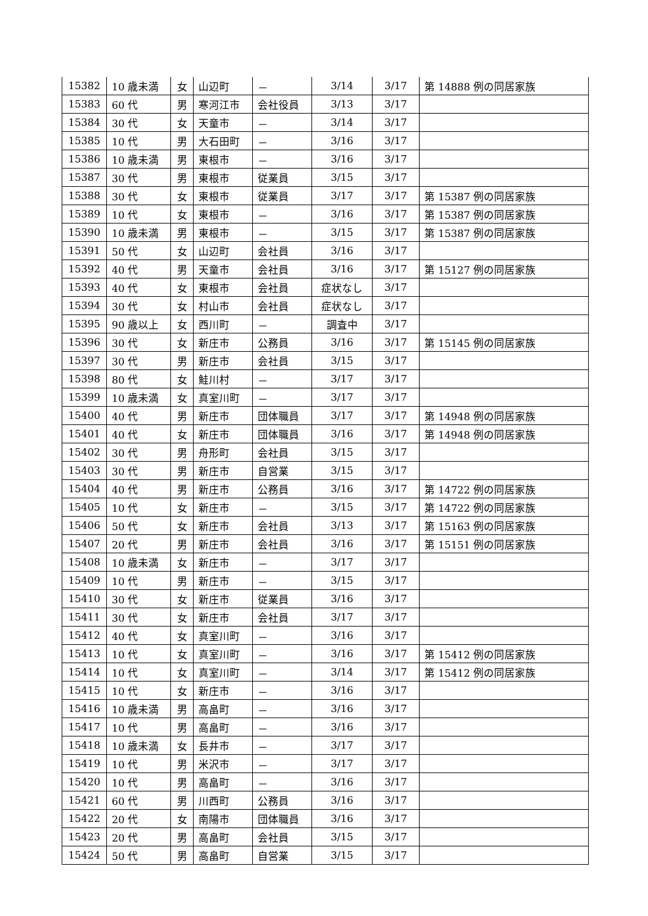| 15382 | 10 歳未満 | 女 | 山辺町 | － | 3/14 | 3/17 | 第 14888 例の同居家族 |
| 15383 | 60 代 | 男 | 寒河江市 | 会社役員 | 3/13 | 3/17 | |
| 15384 | 30 代 | 女 | 天童市 | － | 3/14 | 3/17 | |
| 15385 | 10 代 | 男 | 大石田町 | － | 3/16 | 3/17 | |
| 15386 | 10 歳未満 | 男 | 東根市 | － | 3/16 | 3/17 | |
| 15387 | 30 代 | 男 | 東根市 | 従業員 | 3/15 | 3/17 | |
| 15388 | 30 代 | 女 | 東根市 | 従業員 | 3/17 | 3/17 | 第 15387 例の同居家族 |
| 15389 | 10 代 | 女 | 東根市 | － | 3/16 | 3/17 | 第 15387 例の同居家族 |
| 15390 | 10 歳未満 | 男 | 東根市 | － | 3/15 | 3/17 | 第 15387 例の同居家族 |
| 15391 | 50 代 | 女 | 山辺町 | 会社員 | 3/16 | 3/17 | |
| 15392 | 40 代 | 男 | 天童市 | 会社員 | 3/16 | 3/17 | 第 15127 例の同居家族 |
| 15393 | 40 代 | 女 | 東根市 | 会社員 | 症状なし | 3/17 | |
| 15394 | 30 代 | 女 | 村山市 | 会社員 | 症状なし | 3/17 | |
| 15395 | 90 歳以上 | 女 | 西川町 | － | 調査中 | 3/17 | |
| 15396 | 30 代 | 女 | 新庄市 | 公務員 | 3/16 | 3/17 | 第 15145 例の同居家族 |
| 15397 | 30 代 | 男 | 新庄市 | 会社員 | 3/15 | 3/17 | |
| 15398 | 80 代 | 女 | 鮭川村 | － | 3/17 | 3/17 | |
| 15399 | 10 歳未満 | 女 | 真室川町 | － | 3/17 | 3/17 | |
| 15400 | 40 代 | 男 | 新庄市 | 団体職員 | 3/17 | 3/17 | 第 14948 例の同居家族 |
| 15401 | 40 代 | 女 | 新庄市 | 団体職員 | 3/16 | 3/17 | 第 14948 例の同居家族 |
| 15402 | 30 代 | 男 | 舟形町 | 会社員 | 3/15 | 3/17 | |
| 15403 | 30 代 | 男 | 新庄市 | 自営業 | 3/15 | 3/17 | |
| 15404 | 40 代 | 男 | 新庄市 | 公務員 | 3/16 | 3/17 | 第 14722 例の同居家族 |
| 15405 | 10 代 | 女 | 新庄市 | － | 3/15 | 3/17 | 第 14722 例の同居家族 |
| 15406 | 50 代 | 女 | 新庄市 | 会社員 | 3/13 | 3/17 | 第 15163 例の同居家族 |
| 15407 | 20 代 | 男 | 新庄市 | 会社員 | 3/16 | 3/17 | 第 15151 例の同居家族 |
| 15408 | 10 歳未満 | 女 | 新庄市 | － | 3/17 | 3/17 | |
| 15409 | 10 代 | 男 | 新庄市 | － | 3/15 | 3/17 | |
| 15410 | 30 代 | 女 | 新庄市 | 従業員 | 3/16 | 3/17 | |
| 15411 | 30 代 | 女 | 新庄市 | 会社員 | 3/17 | 3/17 | |
| 15412 | 40 代 | 女 | 真室川町 | － | 3/16 | 3/17 | |
| 15413 | 10 代 | 女 | 真室川町 | － | 3/16 | 3/17 | 第 15412 例の同居家族 |
| 15414 | 10 代 | 女 | 真室川町 | － | 3/14 | 3/17 | 第 15412 例の同居家族 |
| 15415 | 10 代 | 女 | 新庄市 | － | 3/16 | 3/17 | |
| 15416 | 10 歳未満 | 男 | 高畠町 | － | 3/16 | 3/17 | |
| 15417 | 10 代 | 男 | 高畠町 | － | 3/16 | 3/17 | |
| 15418 | 10 歳未満 | 女 | 長井市 | － | 3/17 | 3/17 | |
| 15419 | 10 代 | 男 | 米沢市 | － | 3/17 | 3/17 | |
| 15420 | 10 代 | 男 | 高畠町 | － | 3/16 | 3/17 | |
| 15421 | 60 代 | 男 | 川西町 | 公務員 | 3/16 | 3/17 | |
| 15422 | 20 代 | 女 | 南陽市 | 団体職員 | 3/16 | 3/17 | |
| 15423 | 20 代 | 男 | 高畠町 | 会社員 | 3/15 | 3/17 | |
| 15424 | 50 代 | 男 | 高畠町 | 自営業 | 3/15 | 3/17 | |